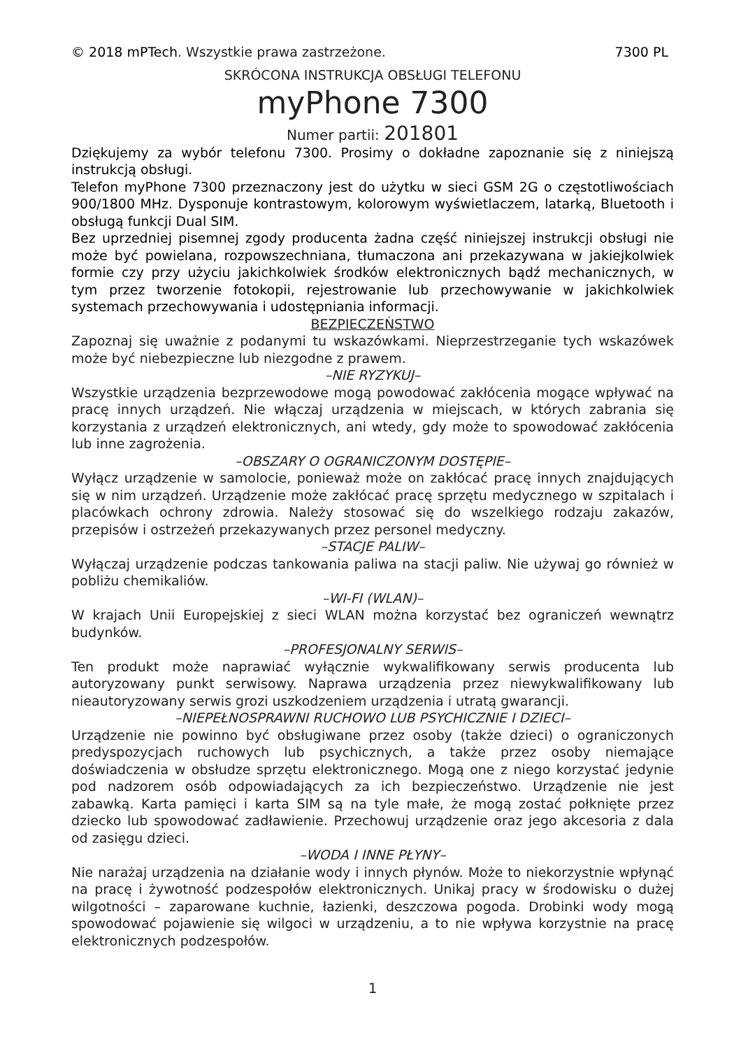© 2018 mPTech. Wszystkie prawa zastrzeżone. 7300 PL
SKRÓCONA INSTRUKCJA OBSŁUGI TELEFONU
myPhone 7300
Numer partii: 201801
Dziękujemy za wybór telefonu 7300. Prosimy o dokładne zapoznanie się z niniejszą instrukcją obsługi.
Telefon myPhone 7300 przeznaczony jest do użytku w sieci GSM 2G o częstotliwościach 900/1800 MHz. Dysponuje kontrastowym, kolorowym wyświetlaczem, latarką, Bluetooth i obsługą funkcji Dual SIM.
Bez uprzedniej pisemnej zgody producenta żadna część niniejszej instrukcji obsługi nie może być powielana, rozpowszechniana, tłumaczona ani przekazywana w jakiejkolwiek formie czy przy użyciu jakichkolwiek środków elektronicznych bądź mechanicznych, w tym przez tworzenie fotokopii, rejestrowanie lub przechowywanie w jakichkolwiek systemach przechowywania i udostępniania informacji.
BEZPIECZEŃSTWO
Zapoznaj się uważnie z podanymi tu wskazówkami. Nieprzestrzeganie tych wskazówek może być niebezpieczne lub niezgodne z prawem.
–NIE RYZYKUJ–
Wszystkie urządzenia bezprzewodowe mogą powodować zakłócenia mogące wpływać na pracę innych urządzeń. Nie włączaj urządzenia w miejscach, w których zabrania się korzystania z urządzeń elektronicznych, ani wtedy, gdy może to spowodować zakłócenia lub inne zagrożenia.
–OBSZARY O OGRANICZONYM DOSTĘPIE–
Wyłącz urządzenie w samolocie, ponieważ może on zakłócać pracę innych znajdujących się w nim urządzeń. Urządzenie może zakłócać pracę sprzętu medycznego w szpitalach i placówkach ochrony zdrowia. Należy stosować się do wszelkiego rodzaju zakazów, przepisów i ostrzeżeń przekazywanych przez personel medyczny.
–STACJE PALIW–
Wyłączaj urządzenie podczas tankowania paliwa na stacji paliw. Nie używaj go również w pobliżu chemikaliów.
–WI-FI (WLAN)–
W krajach Unii Europejskiej z sieci WLAN można korzystać bez ograniczeń wewnątrz budynków.
–PROFESJONALNY SERWIS–
Ten produkt może naprawiać wyłącznie wykwalifikowany serwis producenta lub autoryzowany punkt serwisowy. Naprawa urządzenia przez niewykwalifikowany lub nieautoryzowany serwis grozi uszkodzeniem urządzenia i utratą gwarancji.
–NIEPEŁNOSPRAWNI RUCHOWO LUB PSYCHICZNIE I DZIECI–
Urządzenie nie powinno być obsługiwane przez osoby (także dzieci) o ograniczonych predyspozycjach ruchowych lub psychicznych, a także przez osoby niemające doświadczenia w obsłudze sprzętu elektronicznego. Mogą one z niego korzystać jedynie pod nadzorem osób odpowiadających za ich bezpieczeństwo. Urządzenie nie jest zabawką. Karta pamięci i karta SIM są na tyle małe, że mogą zostać połknięte przez dziecko lub spowodować zadławienie. Przechowuj urządzenie oraz jego akcesoria z dala od zasięgu dzieci.
–WODA I INNE PŁYNY–
Nie narażaj urządzenia na działanie wody i innych płynów. Może to niekorzystnie wpłynąć na pracę i żywotność podzespołów elektronicznych. Unikaj pracy w środowisku o dużej wilgotności – zaparowane kuchnie, łazienki, deszczowa pogoda. Drobinki wody mogą spowodować pojawienie się wilgoci w urządzeniu, a to nie wpływa korzystnie na pracę elektronicznych podzespołów.
1